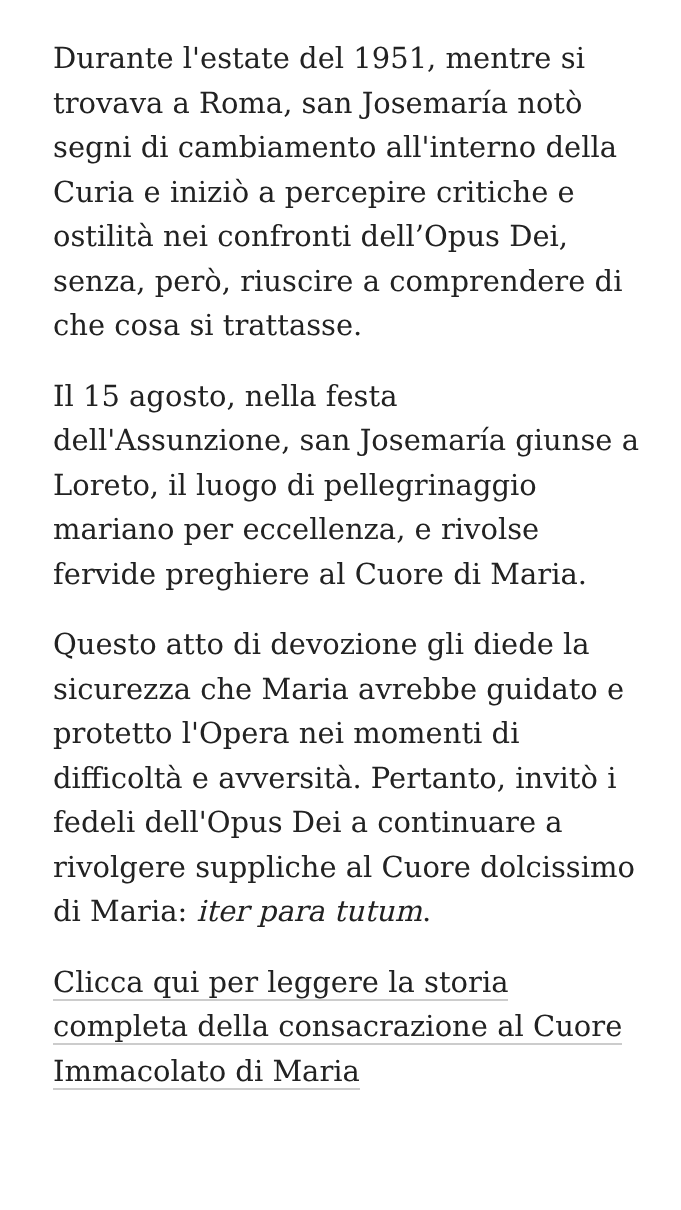Durante l'estate del 1951, mentre si trovava a Roma, san Josemaría notò segni di cambiamento all'interno della Curia e iniziò a percepire critiche e ostilità nei confronti dell’Opus Dei, senza, però, riuscire a comprendere di che cosa si trattasse.
Il 15 agosto, nella festa dell'Assunzione, san Josemaría giunse a Loreto, il luogo di pellegrinaggio mariano per eccellenza, e rivolse fervide preghiere al Cuore di Maria.
Questo atto di devozione gli diede la sicurezza che Maria avrebbe guidato e protetto l'Opera nei momenti di difficoltà e avversità. Pertanto, invitò i fedeli dell'Opus Dei a continuare a rivolgere suppliche al Cuore dolcissimo di Maria: iter para tutum.
Clicca qui per leggere la storia completa della consacrazione al Cuore Immacolato di Maria